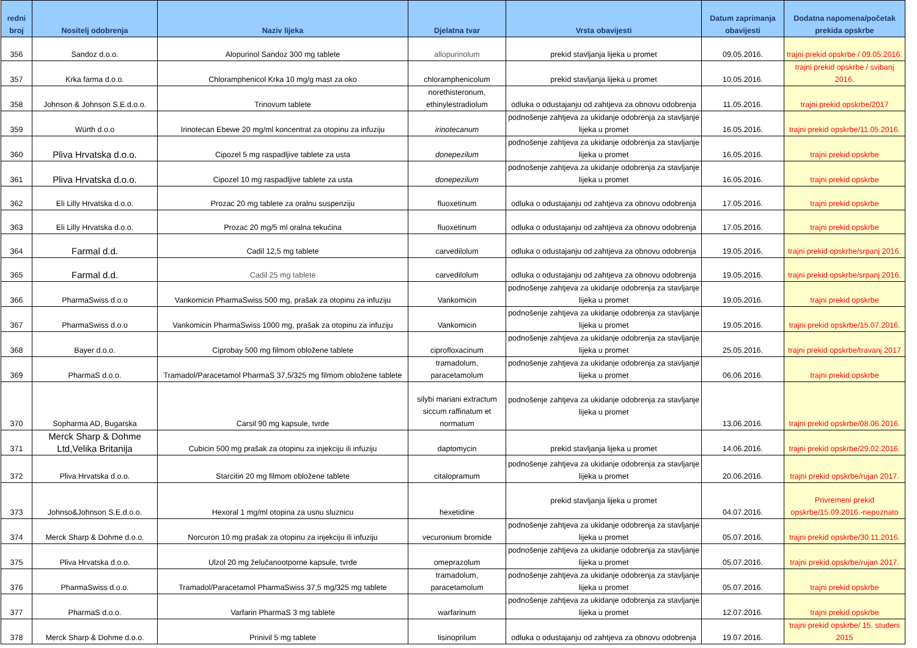| redni broj | Nositelj odobrenja | Naziv lijeka | Djelatna tvar | Vrsta obavijesti | Datum zaprimanja obavijesti | Dodatna napomena/početak prekida opskrbe |
| --- | --- | --- | --- | --- | --- | --- |
| 356 | Sandoz d.o.o. | Alopurinol Sandoz 300 mg tablete | allopurinolum | prekid stavljanja lijeka u promet | 09.05.2016. | trajni prekid opskrbe / 09.05.2016. |
| 357 | Krka farma d.o.o. | Chloramphenicol Krka 10 mg/g mast za oko | chloramphenicolum | prekid stavljanja lijeka u promet | 10.05.2016. | trajni prekid opskrbe / svibanj 2016. |
| 358 | Johnson & Johnson S.E.d.o.o. | Trinovum tablete | norethisteronum, ethinylestradiolum | odluka o odustajanju od zahtjeva za obnovu odobrenja | 11.05.2016. | trajni prekid opskrbe/2017 |
| 359 | Würth d.o.o | Irinotecan Ebewe 20 mg/ml koncentrat za otopinu za infuziju | irinotecanum | podnošenje zahtjeva za ukidanje odobrenja za stavljanje lijeka u promet | 16.05.2016. | trajni prekid opskrbe/11.05.2016. |
| 360 | Pliva Hrvatska d.o.o. | Cipozel 5 mg raspadljive tablete za usta | donepezilum | podnošenje zahtjeva za ukidanje odobrenja za stavljanje lijeka u promet | 16.05.2016. | trajni prekid opskrbe |
| 361 | Pliva Hrvatska d.o.o. | Cipozel 10 mg raspadljive tablete za usta | donepezilum | podnošenje zahtjeva za ukidanje odobrenja za stavljanje lijeka u promet | 16.05.2016. | trajni prekid opskrbe |
| 362 | Eli Lilly Hrvatska d.o.o. | Prozac 20 mg tablete za oralnu suspenziju | fluoxetinum | odluka o odustajanju od zahtjeva za obnovu odobrenja | 17.05.2016. | trajni prekid opskrbe |
| 363 | Eli Lilly Hrvatska d.o.o. | Prozac 20 mg/5 ml oralna tekućina | fluoxetinum | odluka o odustajanju od zahtjeva za obnovu odobrenja | 17.05.2016. | trajni prekid opskrbe |
| 364 | Farmal d.d. | Cadil 12,5 mg tablete | carvedilolum | odluka o odustajanju od zahtjeva za obnovu odobrenja | 19.05.2016. | trajni prekid opskrbe/srpanj 2016. |
| 365 | Farmal d.d. | Cadil 25 mg tablete | carvedilolum | odluka o odustajanju od zahtjeva za obnovu odobrenja | 19.05.2016. | trajni prekid opskrbe/srpanj 2016. |
| 366 | PharmaSwiss d.o.o | Vankomicin PharmaSwiss 500 mg, prašak za otopinu za infuziju | Vankomicin | podnošenje zahtjeva za ukidanje odobrenja za stavljanje lijeka u promet | 19.05.2016. | trajni prekid opskrbe |
| 367 | PharmaSwiss d.o.o | Vankomicin PharmaSwiss 1000 mg, prašak za otopinu za infuziju | Vankomicin | podnošenje zahtjeva za ukidanje odobrenja za stavljanje lijeka u promet | 19.05.2016. | trajni prekid opskrbe/15.07.2016. |
| 368 | Bayer d.o.o. | Ciprobay 500 mg filmom obložene tablete | ciprofloxacinum | podnošenje zahtjeva za ukidanje odobrenja za stavljanje lijeka u promet | 25.05.2016. | trajni prekid opskrbe/travanj 2017 |
| 369 | PharmaS d.o.o. | Tramadol/Paracetamol PharmaS 37,5/325 mg filmom obložene tablete | tramadolum, paracetamolum | podnošenje zahtjeva za ukidanje odobrenja za stavljanje lijeka u promet | 06.06.2016. | trajni prekid opskrbe |
| 370 | Sopharma AD, Bugarska | Carsil 90 mg kapsule, tvrde | silybi mariani extractum siccum raffinatum et normatum | podnošenje zahtjeva za ukidanje odobrenja za stavljanje lijeka u promet | 13.06.2016. | trajni prekid opskrbe/08.06.2016. |
| 371 | Merck Sharp & Dohme Ltd,Velika Britanija | Cubicin 500 mg prašak za otopinu za injekciju ili infuziju | daptomycin | prekid stavljanja lijeka u promet | 14.06.2016. | trajni prekid opskrbe/29.02.2016. |
| 372 | Pliva Hrvatska d.o.o. | Starcitin 20 mg filmom obložene tablete | citalopramum | podnošenje zahtjeva za ukidanje odobrenja za stavljanje lijeka u promet | 20.06.2016. | trajni prekid opskrbe/rujan 2017. |
| 373 | Johnso&Johnson S.E.d.o.o. | Hexoral 1 mg/ml otopina za usnu sluznicu | hexetidine | prekid stavljanja lijeka u promet | 04.07.2016. | Privremeni prekid opskrbe/15.09.2016.-nepoznato |
| 374 | Merck Sharp & Dohme d.o.o. | Norcuron 10 mg prašak za otopinu za injekciju ili infuziju | vecuronium bromide | podnošenje zahtjeva za ukidanje odobrenja za stavljanje lijeka u promet | 05.07.2016. | trajni prekid opskrbe/30.11.2016. |
| 375 | Pliva Hrvatska d.o.o. | Ulzol 20 mg želučanootporne kapsule, tvrde | omeprazolum | podnošenje zahtjeva za ukidanje odobrenja za stavljanje lijeka u promet | 05.07.2016. | trajni prekid opskrbe/rujan 2017. |
| 376 | PharmaSwiss d.o.o. | Tramadol/Paracetamol PharmaSwiss 37,5 mg/325 mg tablete | tramadolum, paracetamolum | podnošenje zahtjeva za ukidanje odobrenja za stavljanje lijeka u promet | 05.07.2016. | trajni prekid opskrbe |
| 377 | PharmaS d.o.o. | Varfarin PharmaS 3 mg tablete | warfarinum | podnošenje zahtjeva za ukidanje odobrenja za stavljanje lijeka u promet | 12.07.2016. | trajni prekid opskrbe |
| 378 | Merck Sharp & Dohme d.o.o. | Prinivil 5 mg tablete | lisinoprilum | odluka o odustajanju od zahtjeva za obnovu odobrenja | 19.07.2016. | trajni prekid opskrbe/ 15. studeni 2015 |